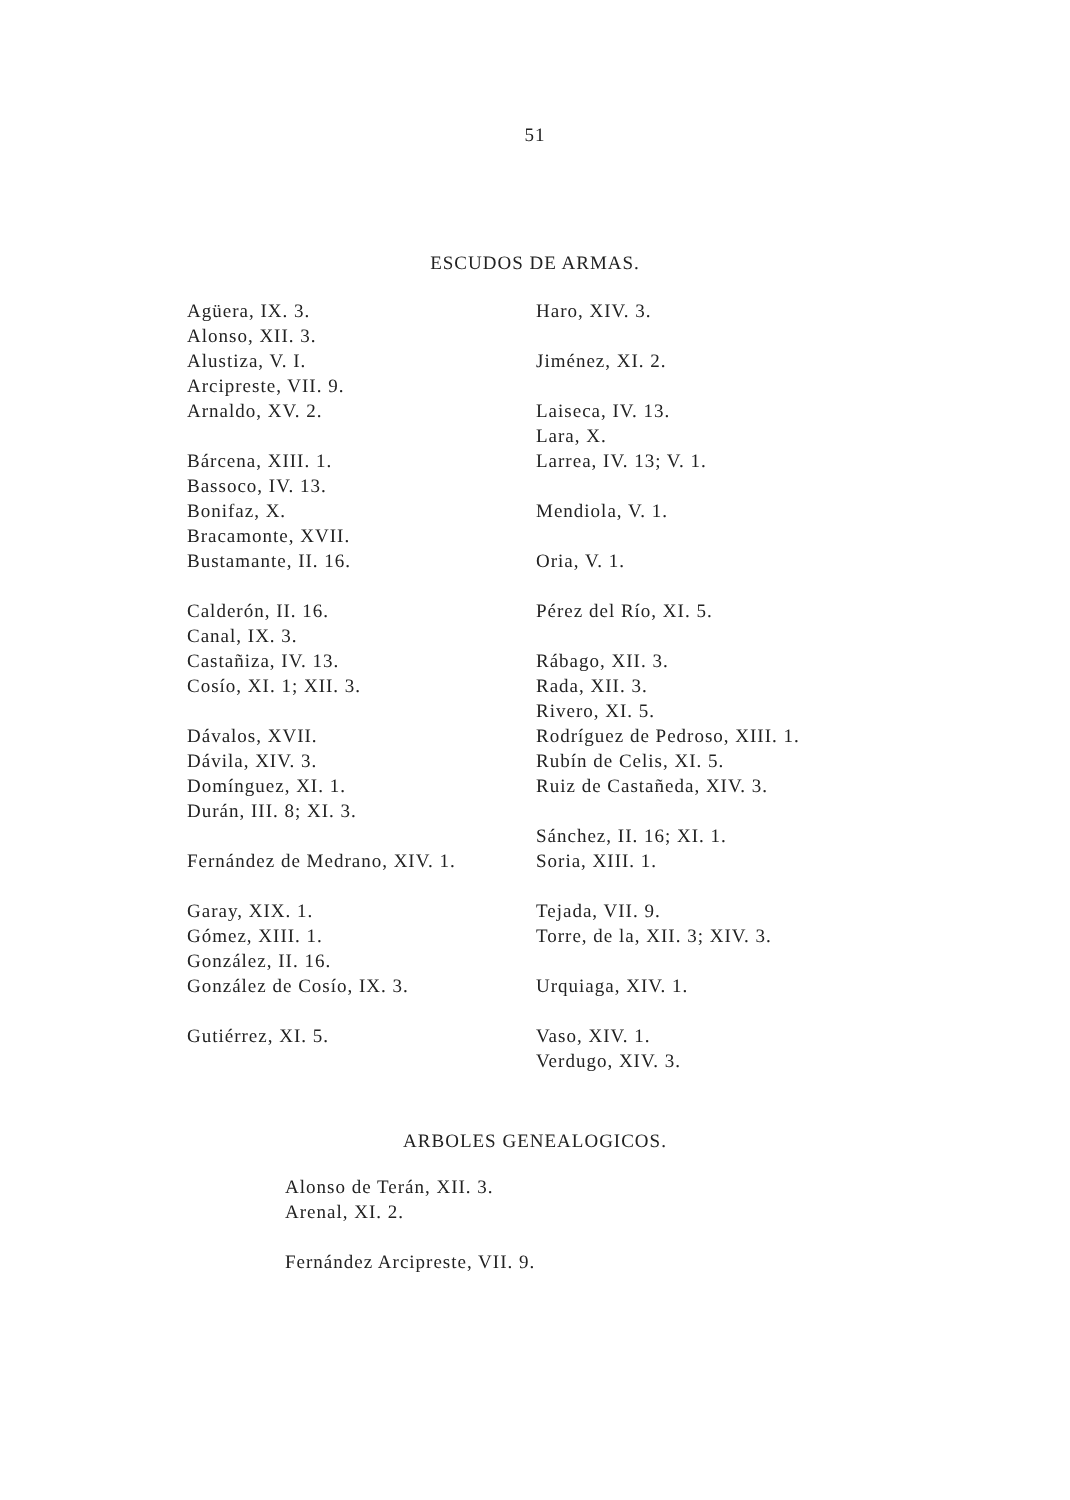51
ESCUDOS DE ARMAS.
Agüera, IX. 3.
Alonso, XII. 3.
Alustiza, V. I.
Arcipreste, VII. 9.
Arnaldo, XV. 2.
Bárcena, XIII. 1.
Bassoco, IV. 13.
Bonifaz, X.
Bracamonte, XVII.
Bustamante, II. 16.
Calderón, II. 16.
Canal, IX. 3.
Castañiza, IV. 13.
Cosío, XI. 1; XII. 3.
Dávalos, XVII.
Dávila, XIV. 3.
Domínguez, XI. 1.
Durán, III. 8; XI. 3.
Fernández de Medrano, XIV. 1.
Garay, XIX. 1.
Gómez, XIII. 1.
González, II. 16.
González de Cosío, IX. 3.
Gutiérrez, XI. 5.
Haro, XIV. 3.
Jiménez, XI. 2.
Laiseca, IV. 13.
Lara, X.
Larrea, IV. 13; V. 1.
Mendiola, V. 1.
Oria, V. 1.
Pérez del Río, XI. 5.
Rábago, XII. 3.
Rada, XII. 3.
Rivero, XI. 5.
Rodríguez de Pedroso, XIII. 1.
Rubín de Celis, XI. 5.
Ruiz de Castañeda, XIV. 3.
Sánchez, II. 16; XI. 1.
Soria, XIII. 1.
Tejada, VII. 9.
Torre, de la, XII. 3; XIV. 3.
Urquiaga, XIV. 1.
Vaso, XIV. 1.
Verdugo, XIV. 3.
ARBOLES GENEALOGICOS.
Alonso de Terán, XII. 3.
Arenal, XI. 2.
Fernández Arcipreste, VII. 9.